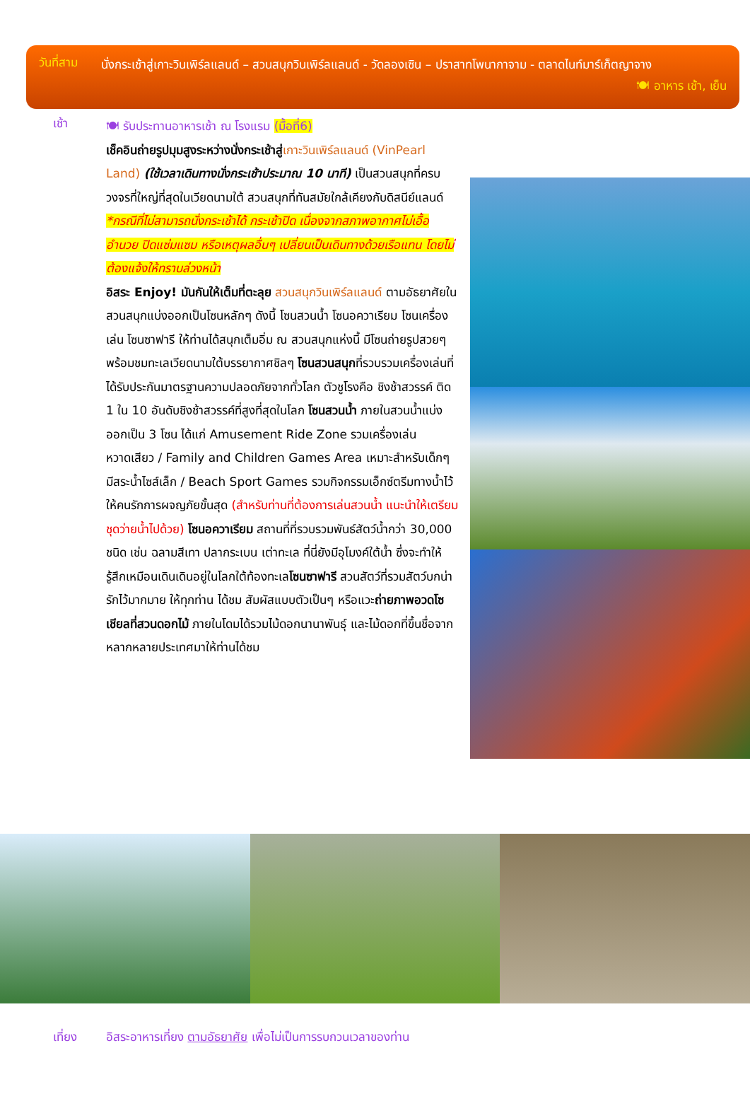วันที่สาม
นั่งกระเช้าสู่เกาะวินเพิร์ลแลนด์ – สวนสนุกวินเพิร์ลแลนด์ - วัดลองเซิน – ปราสาทโพนากาจาม - ตลาดไนท์มาร์เก็ตญาจาง 🍽 อาหาร เช้า, เย็น
เช้า
🍽 รับประทานอาหารเช้า ณ โรงแรม (มื้อที่6)
เช็คอินถ่ายรูปมุมสูงระหว่างนั่งกระเช้าสู่เกาะวินเพิร์ลแลนด์ (VinPearl Land) (ใช้เวลาเดินทางนั่งกระเช้าประมาณ 10 นาที) เป็นสวนสนุกที่ครบวงจรที่ใหญ่ที่สุดในเวียดนามใต้ สวนสนุกที่ทันสมัยใกล้เคียงกับดิสนีย์แลนด์
*กรณีที่ไม่สามารถนั่งกระเช้าได้ กระเช้าปิด เนื่องจากสภาพอากาศไม่เอื้ออำนวย ปิดแซ่มแซม หรือเหตุผลอื่นๆ เปลี่ยนเป็นเดินทางด้วยเรือแทน โดยไม่ต้องแจ้งให้ทราบล่วงหน้า
อิสระ Enjoy! มันกันให้เต็มที่ตะลุย สวนสนุกวินเพิร์ลแลนด์ ตามอัธยาศัยในสวนสนุกแบ่งออกเป็นโซนหลักๆ ดังนี้ โซนสวนน้ำ โซนอควาเรียม โซนเครื่องเล่น โซนซาฟารี ให้ท่านได้สนุกเต็มอิ่ม ณ สวนสนุกแห่งนี้ มีโซนถ่ายรูปสวยๆ พร้อมชมทะเลเวียดนามใต้บรรยากาศชิลๆ โซนสวนสนุกที่รวบรวมเครื่องเล่นที่ได้รับประกันมาตรฐานความปลอดภัยจากทั่วโลก ตัวชูโรงคือ ชิงช้าสวรรค์ ติด 1 ใน 10 อันดับชิงช้าสวรรค์ที่สูงที่สุดในโลก โซนสวนน้ำ ภายในสวนน้ำแบ่งออกเป็น 3 โซน ได้แก่ Amusement Ride Zone รวมเครื่องเล่นหวาดเสียว / Family and Children Games Area เหมาะสำหรับเด็กๆ มีสระน้ำไซส์เล็ก / Beach Sport Games รวมกิจกรรมเอ็กซ์ตรีมทางน้ำไว้ให้คนรักการผจญภัยขั้นสุด (สำหรับท่านที่ต้องการเล่นสวนน้ำ แนะนำให้เตรียมชุดว่ายน้ำไปด้วย) โซนอควาเรียม สถานที่ที่รวบรวมพันธ์สัตว์น้ำกว่า 30,000 ชนิด เช่น ฉลามสีเทา ปลากระเบน เต่าทะเล ที่นี่ยังมีอุโมงค์ใต้น้ำ ซึ่งจะทำให้รู้สึกเหมือนเดินเดินอยู่ในโลกใต้ท้องทะเลโซนซาฟารี สวนสัตว์ที่รวมสัตว์บกน่ารักไว้มากมาย ให้ทุกท่าน ได้ชม สัมผัสแบบตัวเป็นๆ หรือแวะถ่ายภาพอวดโซเชียลที่สวนดอกไม้ ภายในโดมได้รวมไม้ดอกนานาพันธุ์ และไม้ดอกที่ขึ้นชื่อจากหลากหลายประเทศมาให้ท่านได้ชม
เที่ยง อิสระอาหารเที่ยง ตามอัธยาศัย เพื่อไม่เป็นการรบกวนเวลาของท่าน